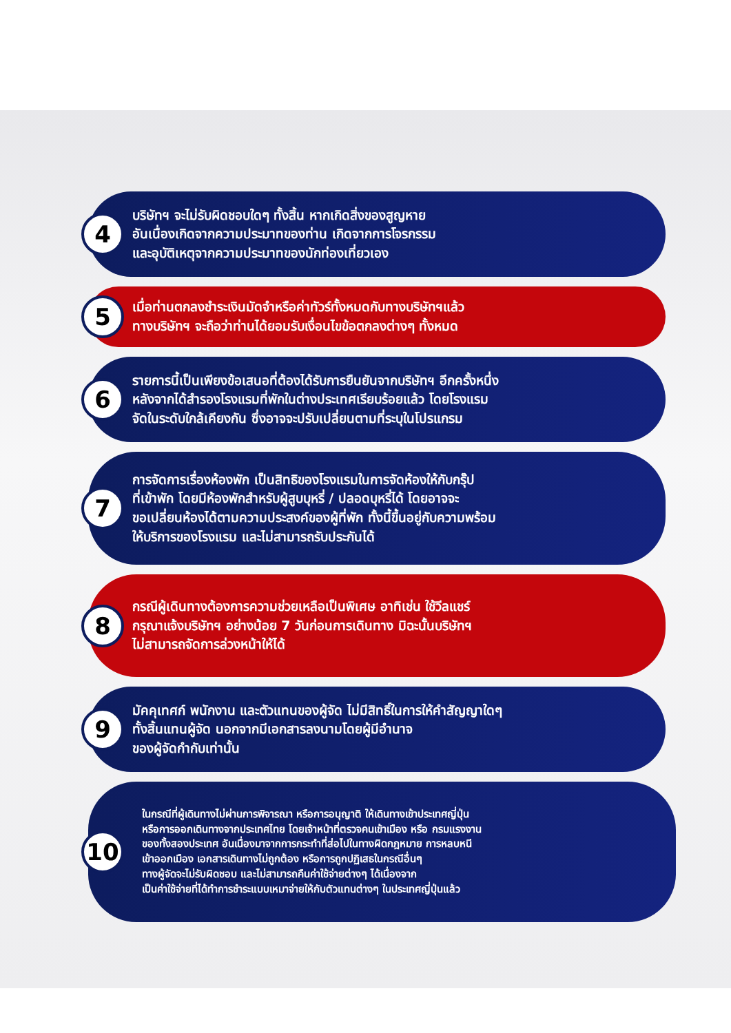4
บริษัทฯ จะไม่รับผิดชอบใดๆ ทั้งสิ้น หากเกิดสิ่งของสูญหาย
อันเนื่องเกิดจากความประมาทของท่าน เกิดจากการโจรกรรม
และอุบัติเหตุจากความประมาทของนักท่องเที่ยวเอง
5
เมื่อท่านตกลงชำระเงินมัดจำหรือค่าทัวร์ทั้งหมดกับทางบริษัทฯแล้ว
ทางบริษัทฯ จะถือว่าท่านได้ยอมรับเงื่อนไขข้อตกลงต่างๆ ทั้งหมด
6
รายการนี้เป็นเพียงข้อเสนอที่ต้องได้รับการยืนยันจากบริษัทฯ อีกครั้งหนึ่ง
หลังจากได้สำรองโรงแรมที่พักในต่างประเทศเรียบร้อยแล้ว โดยโรงแรม
จัดในระดับใกล้เคียงกัน ซึ่งอาจจะปรับเปลี่ยนตามที่ระบุในโปรแกรม
7
การจัดการเรื่องห้องพัก เป็นสิทธิของโรงแรมในการจัดห้องให้กับกรุ๊ป
ที่เข้าพัก โดยมีห้องพักสำหรับผู้สูบบุหรี่ / ปลอดบุหรี่ได้ โดยอาจจะ
ขอเปลี่ยนห้องได้ตามความประสงค์ของผู้ที่พัก ทั้งนี้ขึ้นอยู่กับความพร้อม
ให้บริการของโรงแรม และไม่สามารถรับประกันได้
8
กรณีผู้เดินทางต้องการความช่วยเหลือเป็นพิเศษ อาทิเช่น ใช้วีลแชร์
กรุณาแจ้งบริษัทฯ อย่างน้อย 7 วันก่อนการเดินทาง มิฉะนั้นบริษัทฯ
ไม่สามารถจัดการล่วงหน้าให้ได้
9
มัคคุเทศก์ พนักงาน และตัวแทนของผู้จัด ไม่มีสิทธิ์ในการให้คำสัญญาใดๆ
ทั้งสิ้นแทนผู้จัด นอกจากมีเอกสารลงนามโดยผู้มีอำนาจ
ของผู้จัดกำกับเท่านั้น
10
ในกรณีที่ผู้เดินทางไม่ผ่านการพิจารณา หรือการอนุญาติ ให้เดินทางเข้าประเทศญี่ปุ่น
หรือการออกเดินทางจากประเทศไทย โดยเจ้าหน้าที่ตรวจคนเข้าเมือง หรือ กรมแรงงาน
ของทั้งสองประเทศ อันเนื่องมาจากการกระทำที่ส่อไปในทางผิดกฎหมาย การหลบหนี
เข้าออกเมือง เอกสารเดินทางไม่ถูกต้อง หรือการถูกปฏิเสธในกรณีอื่นๆ
ทางผู้จัดจะไม่รับผิดชอบ และไม่สามารถคืนค่าใช้จ่ายต่างๆ ได้เนื่องจาก
เป็นค่าใช้จ่ายที่ได้ทำการชำระแบบเหมาจ่ายให้กับตัวแทนต่างๆ ในประเทศญี่ปุ่นแล้ว